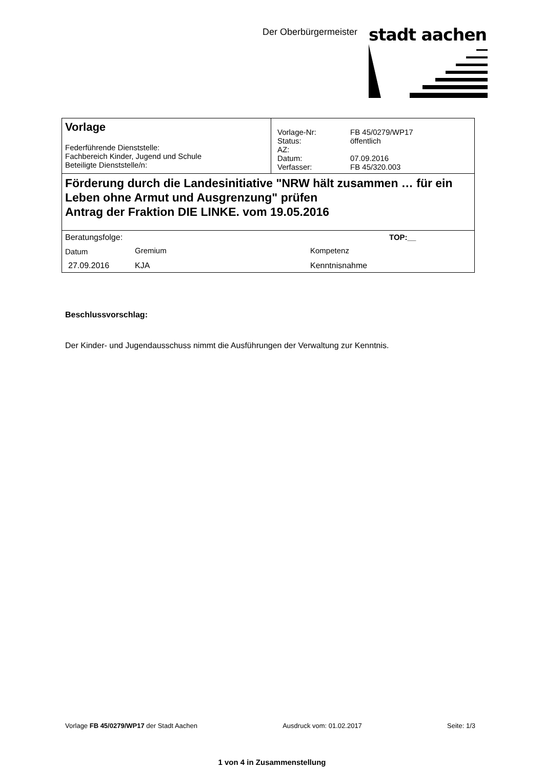Der Oberbürgermeister
stadt aachen
| Vorlage Federführende Dienststelle: Fachbereich Kinder, Jugend und Schule Beteiligte Dienststelle/n: | / Vorlage-Nr: / FB 45/0279/WP17 / / Status: / öffentlich / / AZ: / / / Datum: / 07.09.2016 / / Verfasser: / FB 45/320.003 / |
| Förderung durch die Landesinitiative "NRW hält zusammen … für ein Leben ohne Armut und Ausgrenzung" prüfen Antrag der Fraktion DIE LINKE. vom 19.05.2016 | |
| / Beratungsfolge: / / TOP:__ / / Datum / Gremium / Kompetenz / / 27.09.2016 / KJA / Kenntnisnahme / | |
Beschlussvorschlag:
Der Kinder- und Jugendausschuss nimmt die Ausführungen der Verwaltung zur Kenntnis.
Vorlage FB 45/0279/WP17 der Stadt Aachen Ausdruck vom: 01.02.2017 Seite: 1/3
1 von 4 in Zusammenstellung